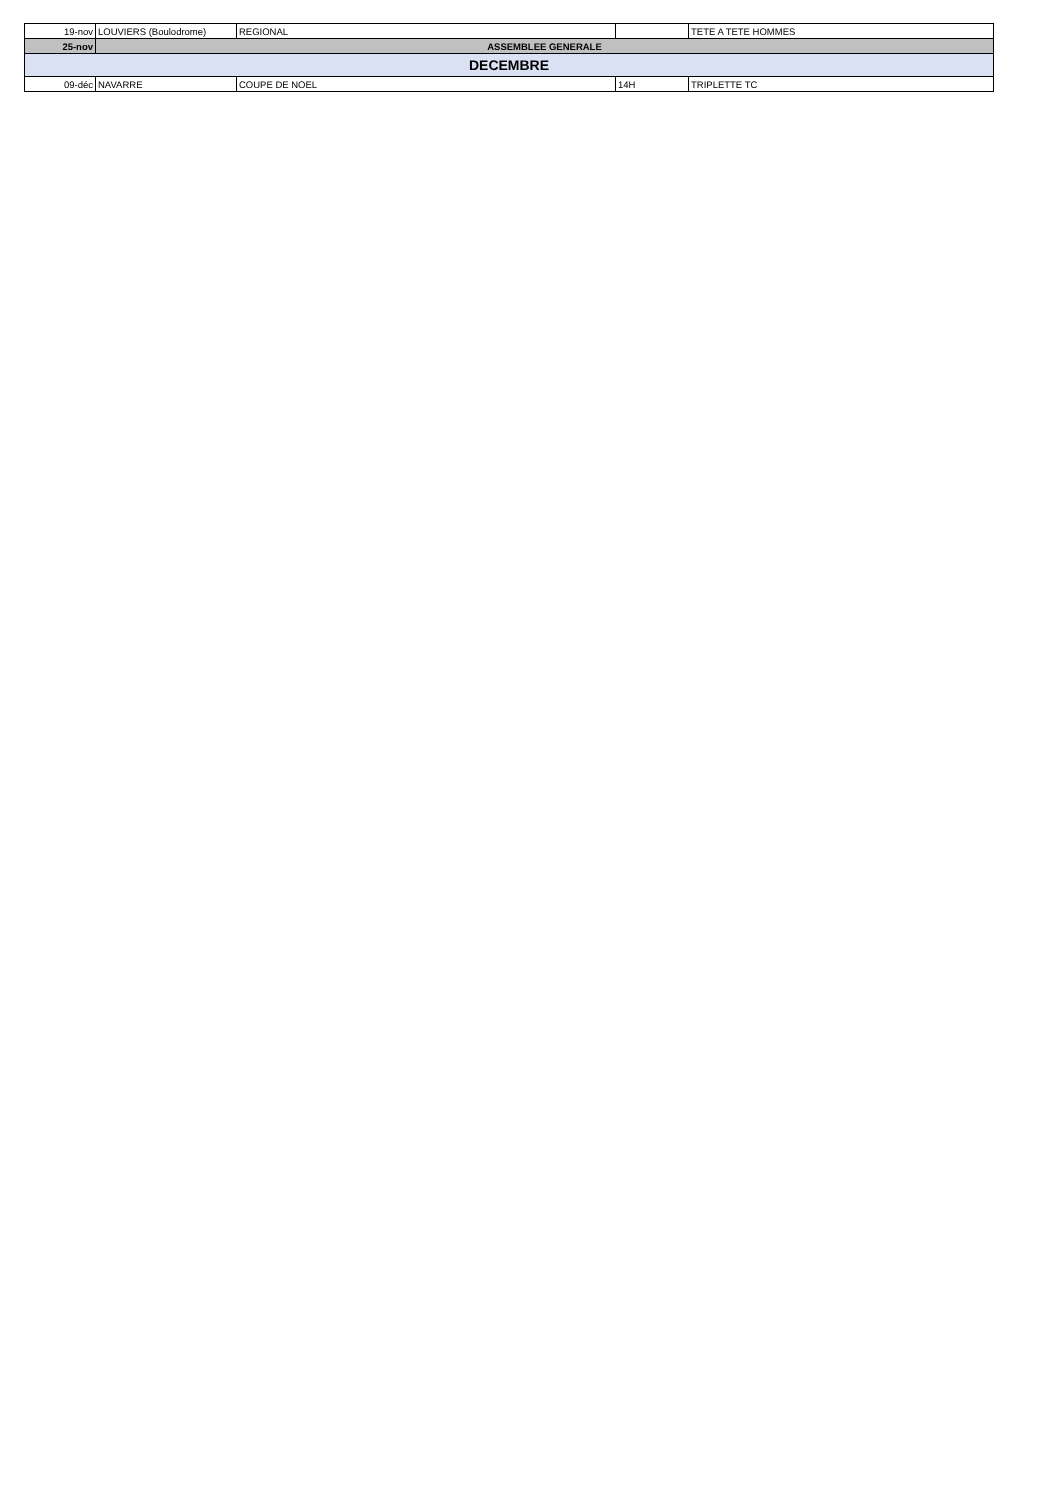| 19-nov | LOUVIERS (Boulodrome) | REGIONAL | | TETE A TETE HOMMES |
| 25-nov | ASSEMBLEE GENERALE | | | |
| DECEMBRE | | | | |
| 09-déc | NAVARRE | COUPE DE NOEL | 14H | TRIPLETTE TC |